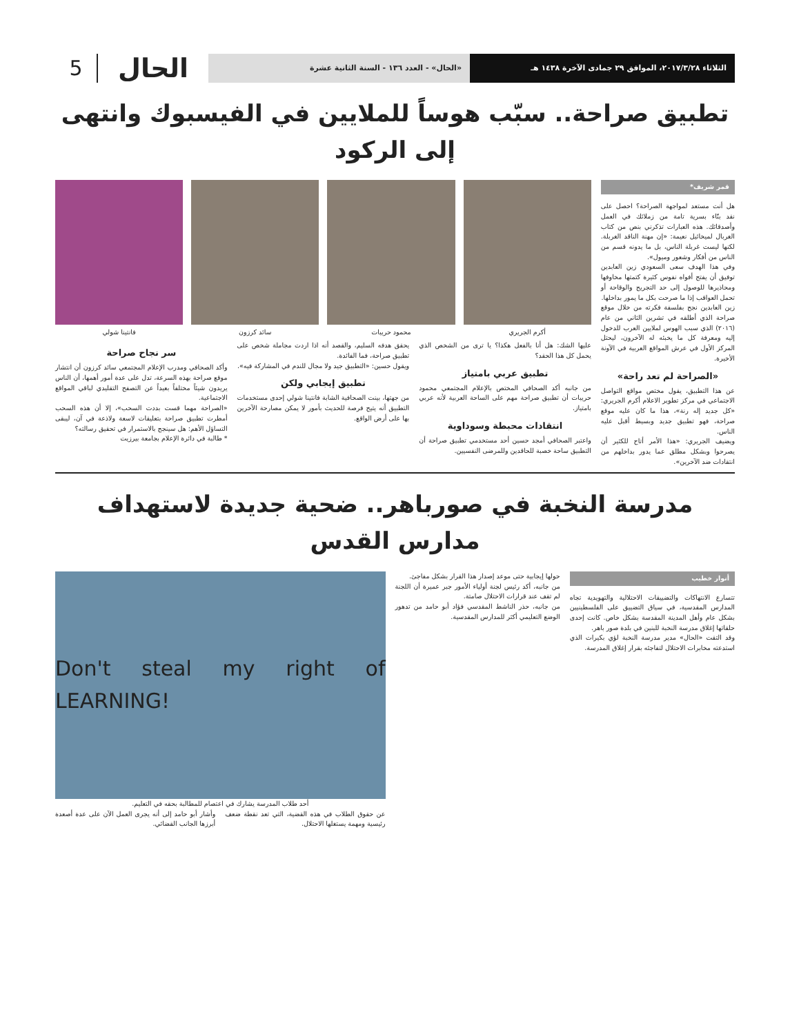الثلاثاء ٢٠١٧/٣/٢٨، الموافق ٢٩ جمادى الآخرة ١٤٣٨ هـ «الحال» - العدد ١٣٦ - السنة الثانية عشرة
الحال
5
تطبيق صراحة.. سبّب هوساً للملايين في الفيسبوك وانتهى إلى الركود
قمر شريف*
هل أنت مستعد لمواجهة الصراحة؟ احصل على نقد بنّاء بسرية تامة من زملائك في العمل وأصدقائك. هذه العبارات تذكرني بنص من كتاب الغربال لميخائيل نعيمة: «إن مهنة الناقد الغربلة. لكنها ليست غربلة الناس، بل ما يدونه قسم من الناس من أفكار وشعور وميول».
وفي هذا الهدف سعى السعودي زين العابدين توفيق أن يفتح أفواه نفوس كثيرة كتمتها مخاوفها ومحاذيرها للوصول إلى حد التجريح والوقاحة أو تحمل العواقب إذا ما صرحت بكل ما يمور بداخلها.
زين العابدين نجح بفلسفة فكرته من خلال موقع صراحة الذي أطلقه في تشرين الثاني من عام (٢٠١٦) الذي سبب الهوس لملايين العرب للدخول إليه ومعرفة كل ما يخبئه له الآخرون، ليحتل المركز الأول في عرش المواقع العربية في الآونة الأخيرة.
«الصراحة لم تعد راحة»
عن هذا التطبيق، يقول مختص مواقع التواصل الاجتماعي في مركز تطوير الاعلام أكرم الجريري: «كل جديد إله رنة»، هذا ما كان عليه موقع صراحة، فهو تطبيق جديد وبسيط أقبل عليه الناس.
ويضيف الجريري: «هذا الأمر أتاح للكثير أن يصرحوا وبشكل مطلق عما يدور بداخلهم من انتقادات ضد الآخرين».
أكرم الجريري محمود حريبات سائد كرزون فانتينا شولي
عليها الشك: هل أنا بالفعل هكذا؟ يا ترى من الشخص الذي يحمل كل هذا الحقد؟
تطبيق عربي بامتياز
من جانبه أكد الصحافي المختص بالإعلام المجتمعي محمود حريبات أن تطبيق صراحة مهم على الساحة العربية لأنه عربي بامتياز.
انتقادات محبطة وسوداوية
واعتبر الصحافي أمجد حسين أحد مستخدمي تطبيق صراحة أن التطبيق ساحة خصبة للحاقدين وللمرضى النفسيين.
يحقق هدفه السليم، والقصد أنه اذا اردت مجاملة شخص على تطبيق صراحة، فما الفائدة.
ويقول حسين: «التطبيق جيد ولا مجال للندم في المشاركة فيه».
تطبيق إيجابي ولكن
من جهتها، بينت الصحافية الشابة فانتينا شولي إحدى مستخدمات التطبيق أنه يتيح فرصة للحديث بأمور لا يمكن مصارحة الآخرين بها على أرض الواقع.
سر نجاح صراحة
وأكد الصحافي ومدرب الإعلام المجتمعي سائد كرزون أن انتشار موقع صراحة بهذه السرعة، تدل على عدة أمور أهمها، أن الناس يريدون شيئاً مختلفاً بعيداً عن التصفح التقليدي لباقي المواقع الاجتماعية.
«الصراحة مهما قست بددت السحب»، إلا أن هذه السحب أمطرت تطبيق صراحة بتعليقات لاسعة ولاذعة في آن، ليبقى التساؤل الأهم: هل سينجح بالاستمرار في تحقيق رسالته؟
* طالبة في دائرة الإعلام بجامعة بيرزيت
مدرسة النخبة في صورباهر.. ضحية جديدة لاستهداف مدارس القدس
أنوار خطيب
تتسارع الانتهاكات والتضييقات الاحتلالية والتهويدية تجاه المدارس المقدسية، في سياق التضييق على الفلسطينيين بشكل عام وأهل المدينة المقدسة بشكل خاص. كانت إحدى حلقاتها إغلاق مدرسة النخبة للبنين في بلدة صور باهر.
وقد التقت «الحال» مدير مدرسة النخبة لؤي بكيرات الذي استدعته مخابرات الاحتلال لتفاجئه بقرار إغلاق المدرسة.
حولها إيجابية حتى موعد إصدار هذا القرار بشكل مفاجئ.
من جانبه، أكد رئيس لجنة أولياء الأمور جبر عميرة أن اللجنة لم تقف عند قرارات الاحتلال صامتة.
من جانبه، حذر الناشط المقدسي فؤاد أبو حامد من تدهور الوضع التعليمي أكثر للمدارس المقدسية.
Don't steal my right of LEARNING!
أحد طلاب المدرسة يشارك في اعتصام للمطالبة بحقه في التعليم.
عن حقوق الطلاب في هذه القضية، التي تعد نقطة ضعف رئيسية ومهمة يستغلها الاحتلال.
وأشار أبو حامد إلى أنه يجرى العمل الآن على عدة أصعدة أبرزها الجانب القضائي.